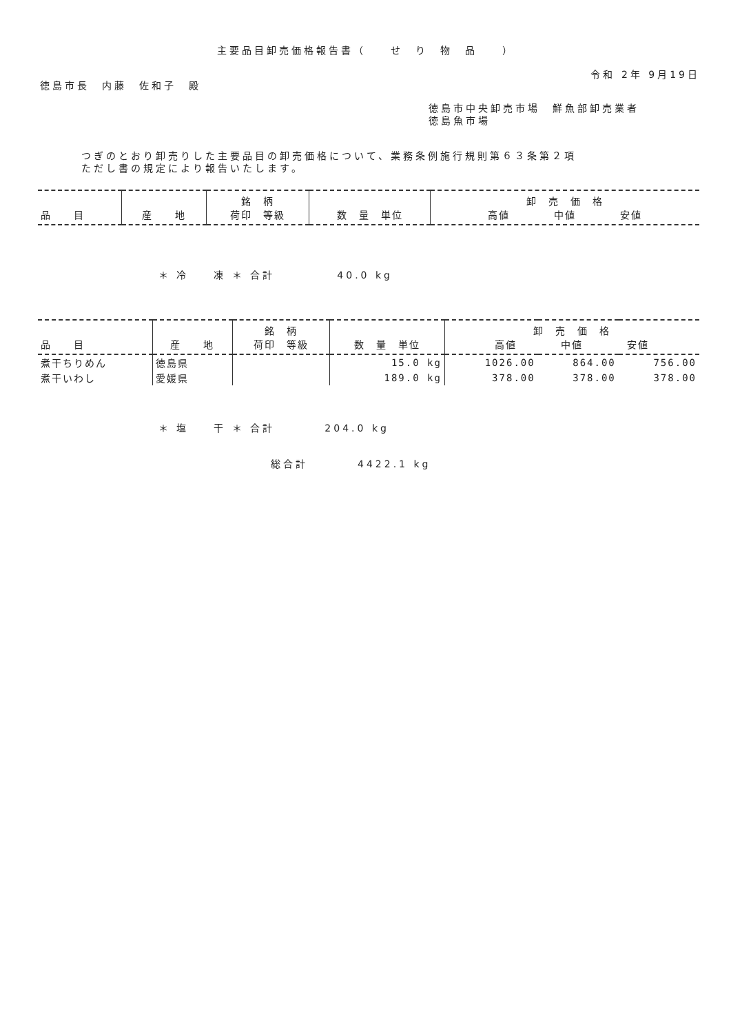主要品目卸売価格報告書（　　せ　り　物　品　　）
令和 2年 9月19日
徳島市長　内藤　佐和子　殿
徳島市中央卸売市場　鮮魚部卸売業者
徳島魚市場
つぎのとおり卸売りした主要品目の卸売価格について、業務条例施行規則第６３条第２項
ただし書の規定により報告いたします。
| 品 目 | 産 地 | 銘 柄 荷印 等級 | 数 量 単位 | 卸 売 価 格 高値 中値 安値 |
| --- | --- | --- | --- | --- |
＊ 冷　　凍 ＊ 合計　　　　　40.0 kg
| 品 目 | 産 地 | 銘 柄 荷印 等級 | 数 量 単位 | 卸 売 価 格 高値 中値 安値 | | |
| --- | --- | --- | --- | --- | --- | --- |
| 煮干ちりめん | 徳島県 | | 15.0 kg | 1026.00 | 864.00 | 756.00 |
| 煮干いわし | 愛媛県 | | 189.0 kg | 378.00 | 378.00 | 378.00 |
＊ 塩　　干 ＊ 合計　　　　204.0 kg
総合計　　　　4422.1 kg